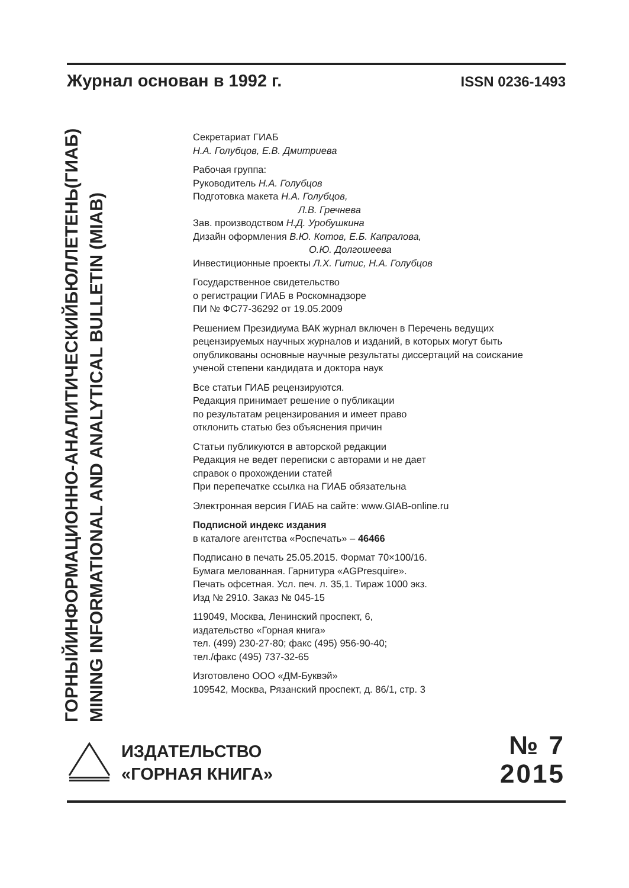Журнал основан в 1992 г. ISSN 0236-1493
ГОРНЫЙИНФОРМАЦИОННО-АНАЛИТИЧЕСКИЙБЮЛЛЕТЕНЬ(ГИАБ)
MINING INFORMATIONAL AND ANALYTICAL BULLETIN (MIAB)
Секретариат ГИАБ
Н.А. Голубцов, Е.В. Дмитриева
Рабочая группа:
Руководитель Н.А. Голубцов
Подготовка макета Н.А. Голубцов,
Л.В. Гречнева
Зав. производством Н.Д. Уробушкина
Дизайн оформления В.Ю. Котов, Е.Б. Капралова,
О.Ю. Долгошеева
Инвестиционные проекты Л.Х. Гитис, Н.А. Голубцов
Государственное свидетельство
о регистрации ГИАБ в Роскомнадзоре
ПИ № ФС77-36292 от 19.05.2009
Решением Президиума ВАК журнал включен в Перечень ведущих рецензируемых научных журналов и изданий, в которых могут быть опубликованы основные научные результаты диссертаций на соискание ученой степени кандидата и доктора наук
Все статьи ГИАБ рецензируются.
Редакция принимает решение о публикации
по результатам рецензирования и имеет право
отклонить статью без объяснения причин
Статьи публикуются в авторской редакции
Редакция не ведет переписки с авторами и не дает
справок о прохождении статей
При перепечатке ссылка на ГИАБ обязательна
Электронная версия ГИАБ на сайте: www.GIAB-online.ru
Подписной индекс издания
в каталоге агентства «Роспечать» – 46466
Подписано в печать 25.05.2015. Формат 70×100/16.
Бумага мелованная. Гарнитура «AGPresquire».
Печать офсетная. Усл. печ. л. 35,1. Тираж 1000 экз.
Изд № 2910. Заказ № 045-15
119049, Москва, Ленинский проспект, 6,
издательство «Горная книга»
тел. (499) 230-27-80; факс (495) 956-90-40;
тел./факс (495) 737-32-65
Изготовлено ООО «ДМ-Буквэй»
109542, Москва, Рязанский проспект, д. 86/1, стр. 3
ИЗДАТЕЛЬСТВО
«ГОРНАЯ КНИГА»
№ 7
2015